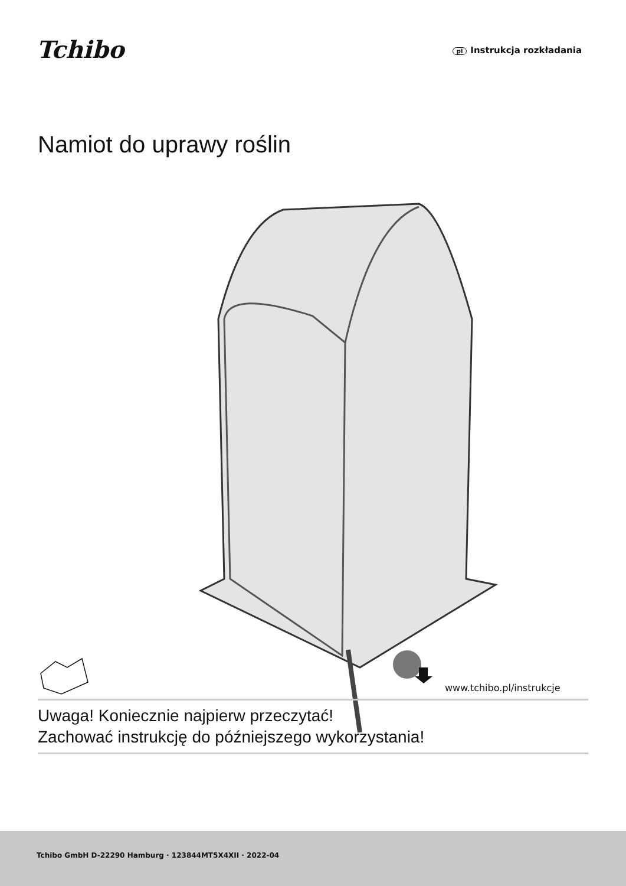Tchibo pl Instrukcja rozkładania
Namiot do uprawy roślin
www.tchibo.pl/instrukcje
Uwaga! Koniecznie najpierw przeczytać!
Zachować instrukcję do późniejszego wykorzystania!
Tchibo GmbH D-22290 Hamburg · 123844MT5X4XII · 2022-04